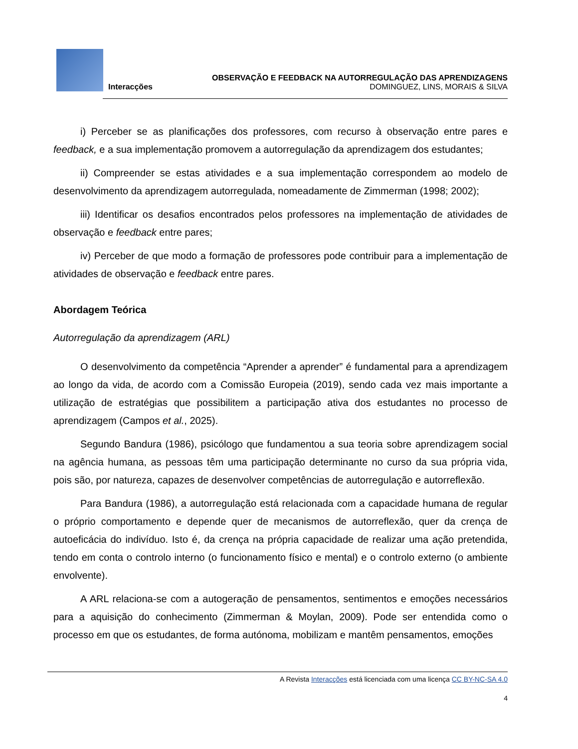Interacções
OBSERVAÇÃO E FEEDBACK NA AUTORREGULAÇÃO DAS APRENDIZAGENS
DOMINGUEZ, LINS, MORAIS & SILVA
i) Perceber se as planificações dos professores, com recurso à observação entre pares e feedback, e a sua implementação promovem a autorregulação da aprendizagem dos estudantes;
ii) Compreender se estas atividades e a sua implementação correspondem ao modelo de desenvolvimento da aprendizagem autorregulada, nomeadamente de Zimmerman (1998; 2002);
iii) Identificar os desafios encontrados pelos professores na implementação de atividades de observação e feedback entre pares;
iv) Perceber de que modo a formação de professores pode contribuir para a implementação de atividades de observação e feedback entre pares.
Abordagem Teórica
Autorregulação da aprendizagem (ARL)
O desenvolvimento da competência “Aprender a aprender” é fundamental para a aprendizagem ao longo da vida, de acordo com a Comissão Europeia (2019), sendo cada vez mais importante a utilização de estratégias que possibilitem a participação ativa dos estudantes no processo de aprendizagem (Campos et al., 2025).
Segundo Bandura (1986), psicólogo que fundamentou a sua teoria sobre aprendizagem social na agência humana, as pessoas têm uma participação determinante no curso da sua própria vida, pois são, por natureza, capazes de desenvolver competências de autorregulação e autorreflexão.
Para Bandura (1986), a autorregulação está relacionada com a capacidade humana de regular o próprio comportamento e depende quer de mecanismos de autorreflexão, quer da crença de autoeficácia do indivíduo. Isto é, da crença na própria capacidade de realizar uma ação pretendida, tendo em conta o controlo interno (o funcionamento físico e mental) e o controlo externo (o ambiente envolvente).
A ARL relaciona-se com a autogeração de pensamentos, sentimentos e emoções necessários para a aquisição do conhecimento (Zimmerman & Moylan, 2009). Pode ser entendida como o processo em que os estudantes, de forma autónoma, mobilizam e mantêm pensamentos, emoções
A Revista Interacções está licenciada com uma licença CC BY-NC-SA 4.0
4